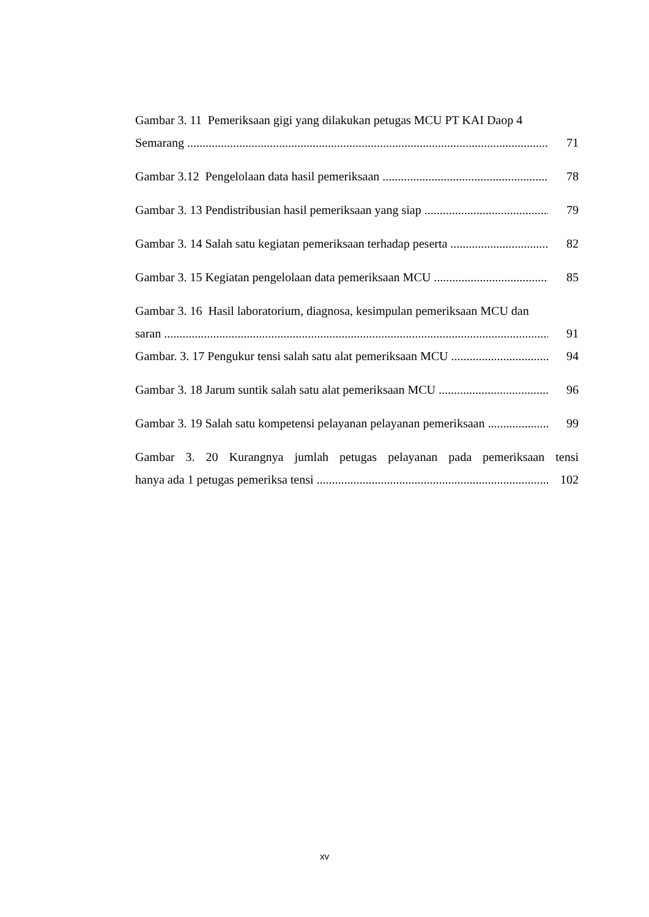Gambar 3. 11 Pemeriksaan gigi yang dilakukan petugas MCU PT KAI Daop 4
Semarang 71
Gambar 3.12 Pengelolaan data hasil pemeriksaan 78
Gambar 3. 13 Pendistribusian hasil pemeriksaan yang siap 79
Gambar 3. 14 Salah satu kegiatan pemeriksaan terhadap peserta 82
Gambar 3. 15 Kegiatan pengelolaan data pemeriksaan MCU 85
Gambar 3. 16 Hasil laboratorium, diagnosa, kesimpulan pemeriksaan MCU dan
saran 91
Gambar. 3. 17 Pengukur tensi salah satu alat pemeriksaan MCU 94
Gambar 3. 18 Jarum suntik salah satu alat pemeriksaan MCU 96
Gambar 3. 19 Salah satu kompetensi pelayanan pelayanan pemeriksaan 99
Gambar 3. 20 Kurangnya jumlah petugas pelayanan pada pemeriksaan tensi
hanya ada 1 petugas pemeriksa tensi 102
xv